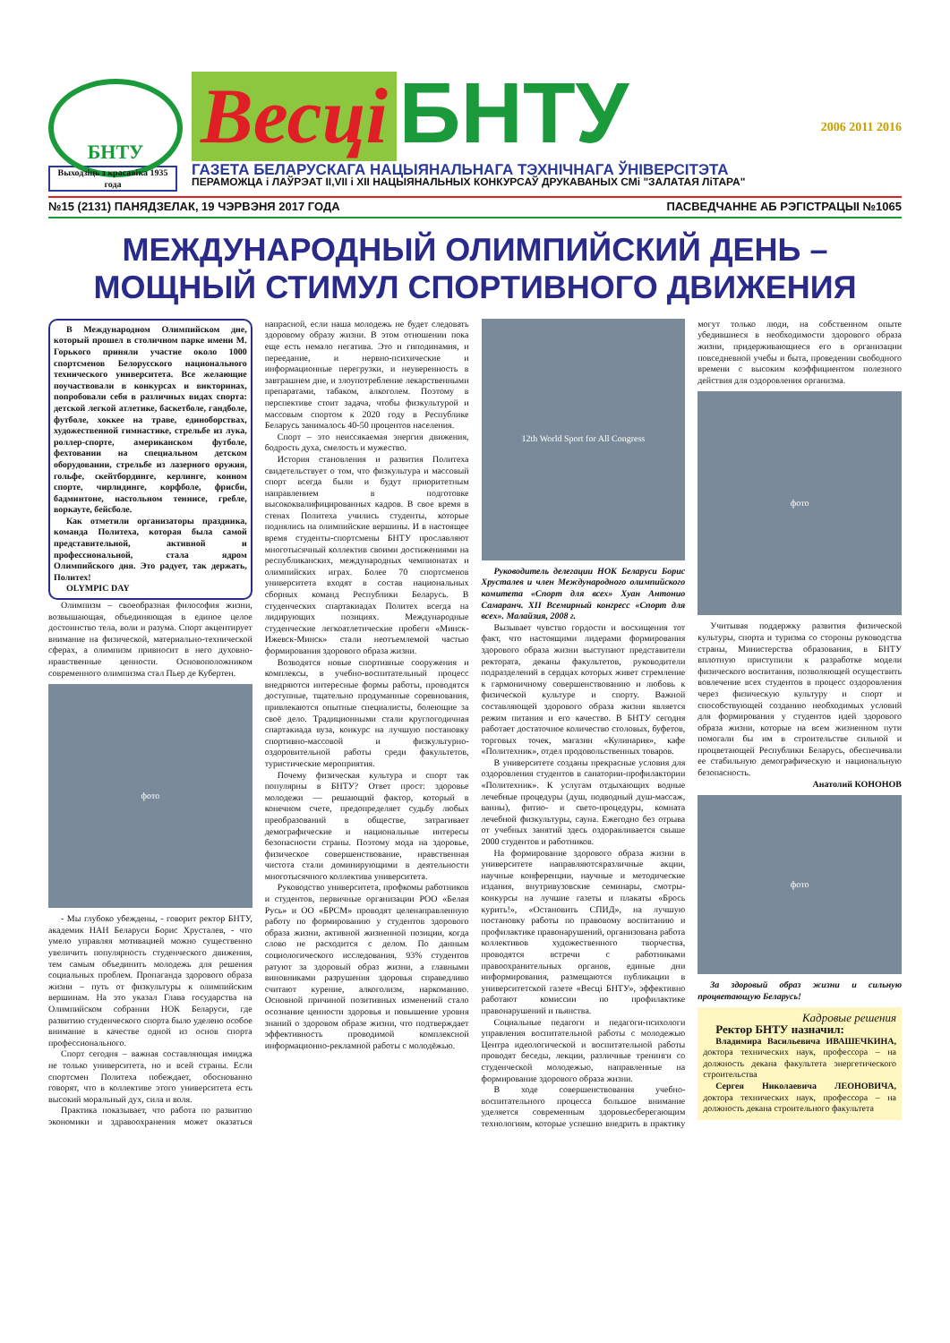БНТУ
Весці БНТУ
ГАЗЕТА БЕЛАРУСКАГА НАЦЫЯНАЛЬНАГА ТЭХНІЧНАГА ЎНІВЕРСІТЭТА
ПЕРАМОЖЦА і ЛАЎРЭАТ II,VII і XII НАЦЫЯНАЛЬНЫХ КОНКУРСАЎ ДРУКАВАНЫХ СМі "ЗАЛАТАЯ ЛіТАРА"
2006 2011 2016
Выходзіць з красавіка 1935 года
№15 (2131) ПАНЯДЗЕЛАК, 19 ЧЭРВЭНЯ 2017 ГОДА ПАСВЕДЧАННЕ АБ РЭГІСТРАЦЫІ №1065
МЕЖДУНАРОДНЫЙ ОЛИМПИЙСКИЙ ДЕНЬ –
МОЩНЫЙ СТИМУЛ СПОРТИВНОГО ДВИЖЕНИЯ
В Международном Олимпийском дне, который прошел в столичном парке имени М. Горького приняли участие около 1000 спортсменов Белорусского национального технического университета. Все желающие поучаствовали в конкурсах и викторинах, попробовали себя в различных видах спорта: детской легкой атлетике, баскетболе, гандболе, футболе, хоккее на траве, единоборствах, художественной гимнастике, стрельбе из лука, роллер-спорте, американском футболе, фехтовании на специальном детском оборудовании, стрельбе из лазерного оружия, гольфе, скейтбординге, керлинге, конном спорте, чирлидинге, корфболе, фрисби, бадминтоне, настольном теннисе, гребле, воркауте, бейсболе.
Как отметили организаторы праздника, команда Политеха, которая была самой представительной, активной и профессиональной, стала ядром Олимпийского дня. Это радует, так держать, Политех!
OLYMPIC DAY
Олимпизм – своеобразная философия жизни, возвышающая, объединяющая в единое целое достоинство тела, воли и разума. Спорт акцентирует внимание на физической, материально-технической сферах, а олимпизм привносит в него духовно-нравственные ценности. Основоположником современного олимпизма стал Пьер де Кубертен.
фото
- Мы глубоко убеждены, - говорит ректор БНТУ, академик НАН Беларуси Борис Хрусталев, - что умело управляя мотивацией можно существенно увеличить популярность студенческого движения, тем самым объединить молодежь для решения социальных проблем. Пропаганда здорового образа жизни – путь от физкультуры к олимпийским вершинам. На это указал Глава государства на Олимпийском собрании НОК Беларуси, где развитию студенческого спорта было уделено особое внимание в качестве одной из основ спорта профессионального.
Спорт сегодня – важная составляющая имиджа не только университета, но и всей страны. Если спортсмен Политеха побеждает, обоснованно говорят, что в коллективе этого университета есть высокий моральный дух, сила и воля.
Практика показывает, что работа по развитию экономики и здравоохранения может оказаться напрасной, если наша молодежь не будет следовать здоровому образу жизни. В этом отношении пока еще есть немало негатива. Это и гиподинамия, и переедание, и нервно-психические и информационные перегрузки, и неуверенность в завтрашнем дне, и злоупотребление лекарственными препаратами, табаком, алкоголем. Поэтому в перспективе стоит задача, чтобы физкультурой и массовым спортом к 2020 году в Республике Беларусь занималось 40-50 процентов населения.
Спорт – это неиссякаемая энергия движения, бодрость духа, смелость и мужество.
История становления и развития Политеха свидетельствует о том, что физкультура и массовый спорт всегда были и будут приоритетным направлением в подготовке высококвалифицированных кадров. В свое время в стенах Политеха учились студенты, которые поднялись на олимпийские вершины. И в настоящее время студенты-спортсмены БНТУ прославляют многотысячный коллектив своими достижениями на республиканских, международных чемпионатах и олимпийских играх. Более 70 спортсменов университета входят в состав национальных сборных команд Республики Беларусь. В студенческих спартакиадах Политех всегда на лидирующих позициях. Международные студенческие легкоатлетические пробеги «Минск-Ижевск-Минск» стали неотъемлемой частью формирования здорового образа жизни.
Возводятся новые спортивные сооружения и комплексы, в учебно-воспитательный процесс внедряются интересные формы работы, проводятся доступные, тщательно продуманные соревнования, привлекаются опытные специалисты, болеющие за своё дело. Традиционными стали круглогодичная спартакиада вуза, конкурс на лучшую постановку спортивно-массовой и физкультурно-оздоровительной работы среди факультетов, туристические мероприятия.
Почему физическая культура и спорт так популярны в БНТУ? Ответ прост: здоровье молодежи — решающий фактор, который в конечном счете, предопределяет судьбу любых преобразований в обществе, затрагивает демографические и национальные интересы безопасности страны. Поэтому мода на здоровье, физическое совершенствование, нравственная чистота стали доминирующими в деятельности многотысячного коллектива университета.
Руководство университета, профкомы работников и студентов, первичные организации РОО «Белая Русь» и ОО «БРСМ» проводят целенаправленную работу по формированию у студентов здорового образа жизни, активной жизненной позиции, когда слово не расходится с делом. По данным социологического исследования, 93% студентов ратуют за здоровый образ жизни, а главными виновниками разрушения здоровья справедливо считают курение, алкоголизм, наркоманию. Основной причиной позитивных изменений стало осознание ценности здоровья и повышение уровня знаний о здоровом образе жизни, что подтверждает эффективность проводимой комплексной информационно-рекламной работы с молодёжью.
12th World Sport for All Congress
Руководитель делегации НОК Беларуси Борис Хрусталев и член Международного олимпийского комитета «Спорт для всех» Хуан Антонио Самаранч. XII Всемирный конгресс «Спорт для всех». Малайзия, 2008 г.
Вызывает чувство гордости и восхищения тот факт, что настоящими лидерами формирования здорового образа жизни выступают представители ректората, деканы факультетов, руководители подразделений в сердцах которых живет стремление к гармоничному совершенствованию и любовь к физической культуре и спорту. Важной составляющей здорового образа жизни является режим питания и его качество. В БНТУ сегодня работает достаточное количество столовых, буфетов, торговых точек, магазин «Кулинария», кафе «Политехник», отдел продовольственных товаров.
В университете созданы прекрасные условия для оздоровления студентов в санатории-профилактории «Политехник». К услугам отдыхающих водные лечебные процедуры (душ, подводный душ-массаж, ванны), фитио- и свето-процедуры, комната лечебной физкультуры, сауна. Ежегодно без отрыва от учебных занятий здесь оздоравливается свыше 2000 студентов и работников.
На формирование здорового образа жизни в университете направляютсяразличные акции, научные конференции, научные и методические издания, внутривузовские семинары, смотры-конкурсы на лучшие газеты и плакаты «Брось курить!», «Остановить СПИД», на лучшую постановку работы по правовому воспитанию и профилактике правонарушений, организована работа коллективов художественного творчества, проводятся встречи с работниками правоохранительных органов, единые дни информирования, размещаются публикации в университетской газете «Весці БНТУ», эффективно работают комиссии по профилактике правонарушений и пьянства.
Социальные педагоги и педагоги-психологи управления воспитательной работы с молодежью Центра идеологической и воспитательной работы проводят беседы, лекции, различные тренинги со студенческой молодежью, направленные на формирование здорового образа жизни.
В ходе совершенствования учебно-воспитательного процесса большое внимание уделяется современным здоровьесберегающим технологиям, которые успешно внедрить в практику могут только люди, на собственном опыте убедившиеся в необходимости здорового образа жизни, придерживающиеся его в организации повседневной учебы и быта, проведении свободного времени с высоким коэффициентом полезного действия для оздоровления организма.
фото
Учитывая поддержку развития физической культуры, спорта и туризма со стороны руководства страны, Министерства образования, в БНТУ вплотную приступили к разработке модели физического воспитания, позволяющей осуществить вовлечение всех студентов в процесс оздоровления через физическую культуру и спорт и способствующей созданию необходимых условий для формирования у студентов идей здорового образа жизни, которые на всем жизненном пути помогали бы им в строительстве сильной и процветающей Республики Беларусь, обеспечивали ее стабильную демографическую и национальную безопасность.
Анатолий КОНОНОВ
фото
За здоровый образ жизни и сильную процветающую Беларусь!
Кадровые решения
Ректор БНТУ назначил:
Владимира Васильевича ИВАШЕЧКИНА, доктора технических наук, профессора – на должность декана факультета энергетического строительства
Сергея Николаевича ЛЕОНОВИЧА, доктора технических наук, профессора – на должность декана строительного факультета